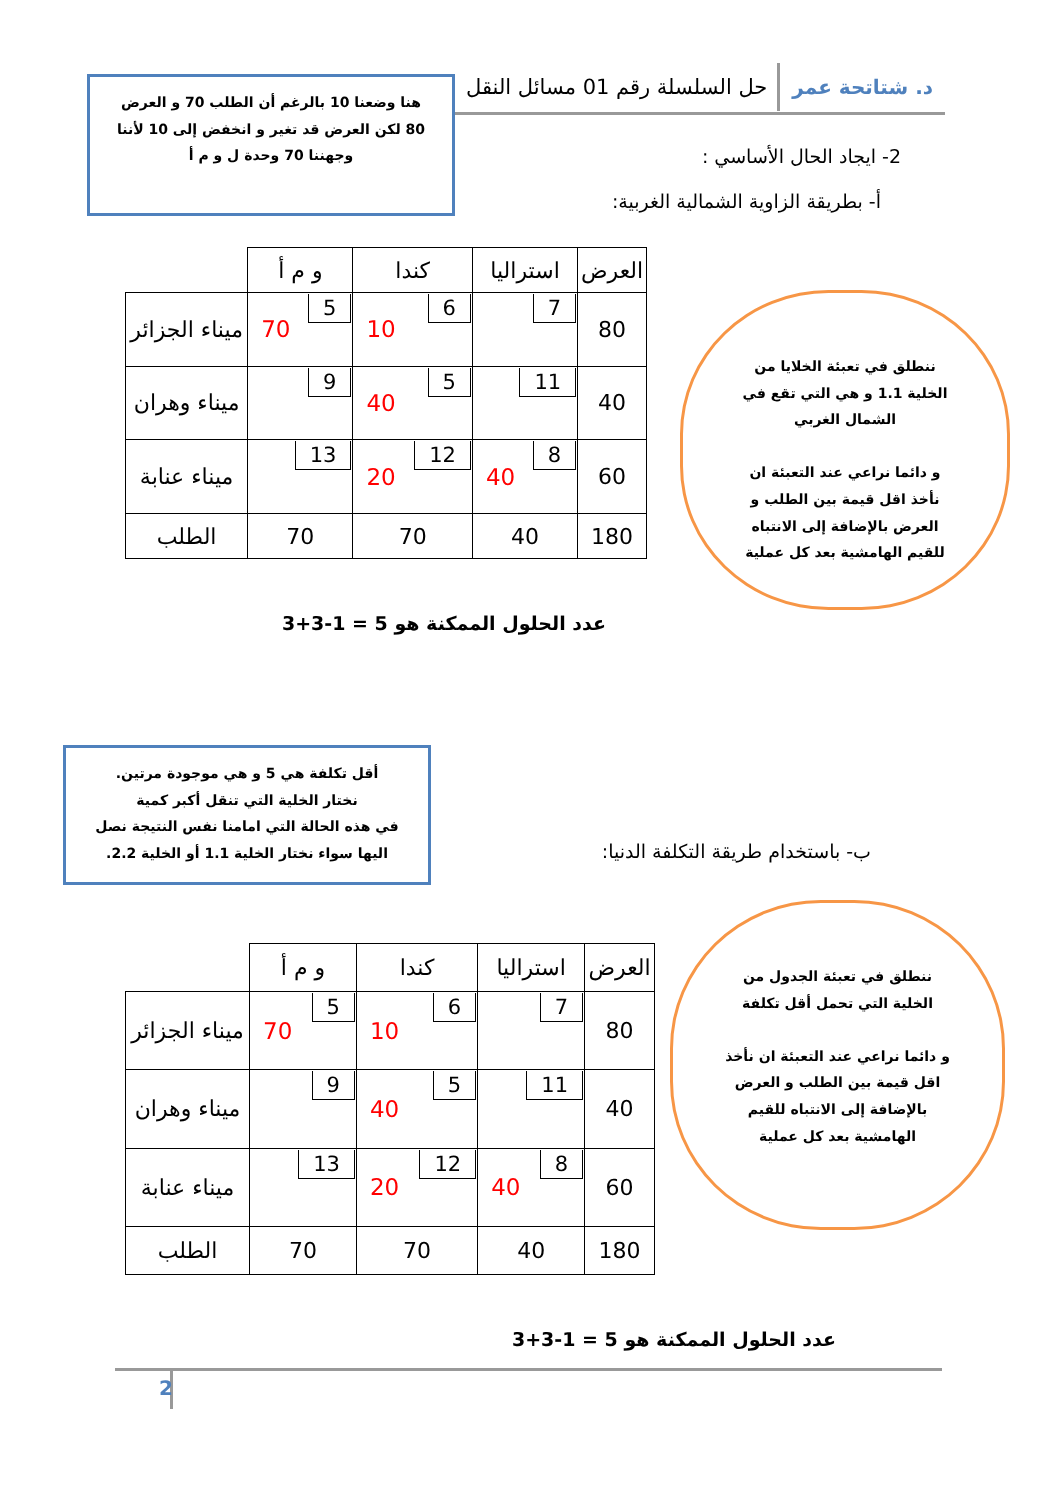د. شتاتحة عمر حل السلسلة رقم 01 مسائل النقل
هنا وضعنا 10 بالرغم أن الطلب 70 و العرض 80 لكن العرض قد تغير و انخفض إلى 10 لأننا وجهننا 70 وحدة ل و م أ
2- ايجاد الحال الأساسي :
أ- بطريقة الزاوية الشمالية الغربية:
ننطلق في تعبئة الخلايا من الخلية 1.1 و هي التي تقع في الشمال الغربي
و دائما نراعي عند التعبئة ان نأخذ اقل قيمة بين الطلب و العرض بالإضافة إلى الانتباه للقيم الهامشية بعد كل عملية
| العرض | استراليا | كندا | و م أ | |
| 80 | 7 | 6 10 | 5 70 | ميناء الجزائر |
| 40 | 11 | 5 40 | 9 | ميناء وهران |
| 60 | 8 40 | 12 20 | 13 | ميناء عنابة |
| 180 | 40 | 70 | 70 | الطلب |
عدد الحلول الممكنة هو 5 = 1-3+3
أقل تكلفة هي 5 و هي موجودة مرتين.
نختار الخلية التي تنقل أكبر كمية
في هذه الحالة التي امامنا نفس النتيجة نصل اليها سواء نختار الخلية 1.1 أو الخلية 2.2.
ب- باستخدام طريقة التكلفة الدنيا:
ننطلق في تعبئة الجدول من الخلية التي تحمل أقل تكلفة
و دائما نراعي عند التعبئة ان نأخذ اقل قيمة بين الطلب و العرض بالإضافة إلى الانتباه للقيم الهامشية بعد كل عملية
| العرض | استراليا | كندا | و م أ | |
| 80 | 7 | 6 10 | 5 70 | ميناء الجزائر |
| 40 | 11 | 5 40 | 9 | ميناء وهران |
| 60 | 8 40 | 12 20 | 13 | ميناء عنابة |
| 180 | 40 | 70 | 70 | الطلب |
عدد الحلول الممكنة هو 5 = 1-3+3
2